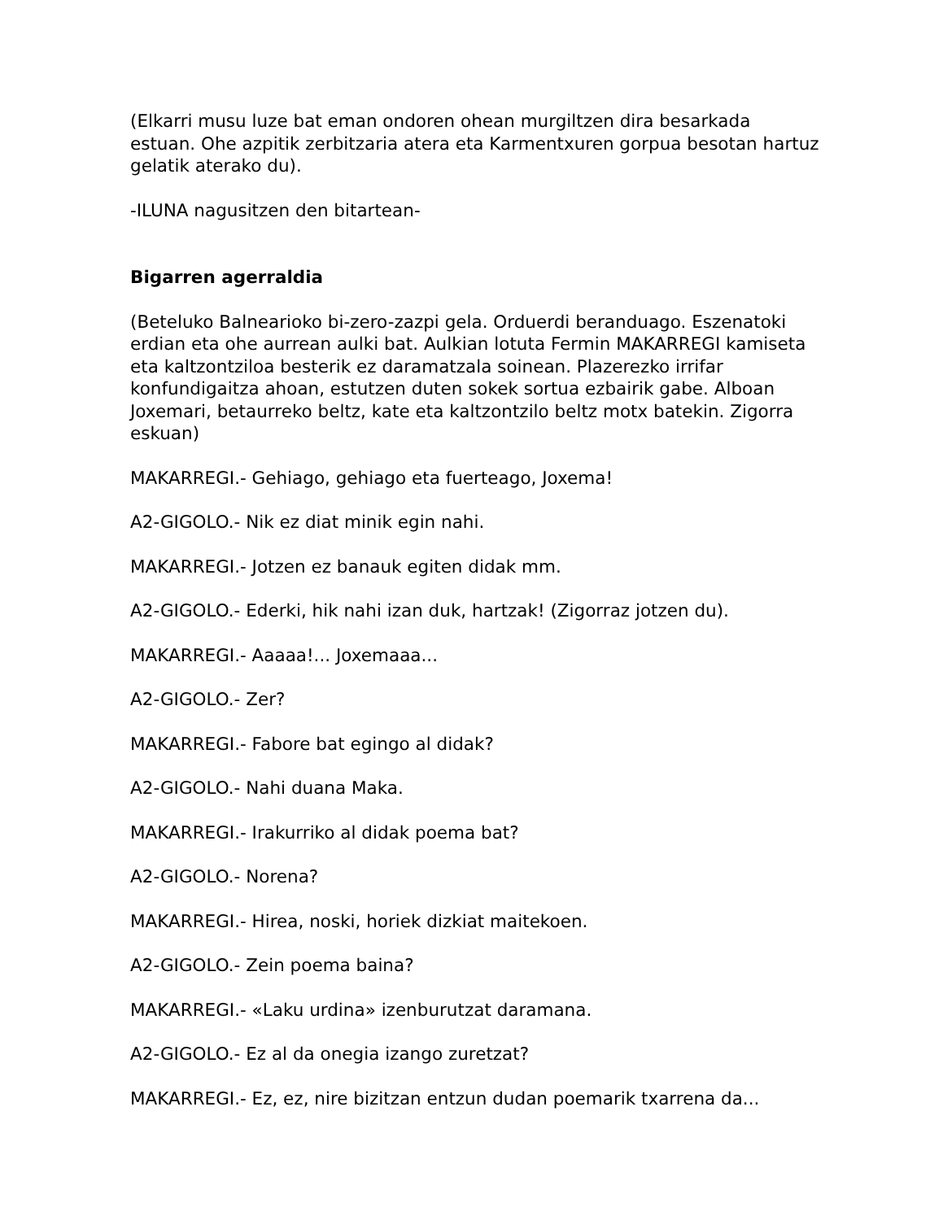(Elkarri musu luze bat eman ondoren ohean murgiltzen dira besarkada estuan. Ohe azpitik zerbitzaria atera eta Karmentxuren gorpua besotan hartuz gelatik aterako du).
-ILUNA nagusitzen den bitartean-
Bigarren agerraldia
(Beteluko Balnearioko bi-zero-zazpi gela. Orduerdi beranduago. Eszenatoki erdian eta ohe aurrean aulki bat. Aulkian lotuta Fermin MAKARREGI kamiseta eta kaltzontziloa besterik ez daramatzala soinean. Plazerezko irrifar konfundigaitza ahoan, estutzen duten sokek sortua ezbairik gabe. Alboan Joxemari, betaurreko beltz, kate eta kaltzontzilo beltz motx batekin. Zigorra eskuan)
MAKARREGI.- Gehiago, gehiago eta fuerteago, Joxema!
A2-GIGOLO.- Nik ez diat minik egin nahi.
MAKARREGI.- Jotzen ez banauk egiten didak mm.
A2-GIGOLO.- Ederki, hik nahi izan duk, hartzak! (Zigorraz jotzen du).
MAKARREGI.- Aaaaa!... Joxemaaa...
A2-GIGOLO.- Zer?
MAKARREGI.- Fabore bat egingo al didak?
A2-GIGOLO.- Nahi duana Maka.
MAKARREGI.- Irakurriko al didak poema bat?
A2-GIGOLO.- Norena?
MAKARREGI.- Hirea, noski, horiek dizkiat maitekoen.
A2-GIGOLO.- Zein poema baina?
MAKARREGI.- «Laku urdina» izenburutzat daramana.
A2-GIGOLO.- Ez al da onegia izango zuretzat?
MAKARREGI.- Ez, ez, nire bizitzan entzun dudan poemarik txarrena da...